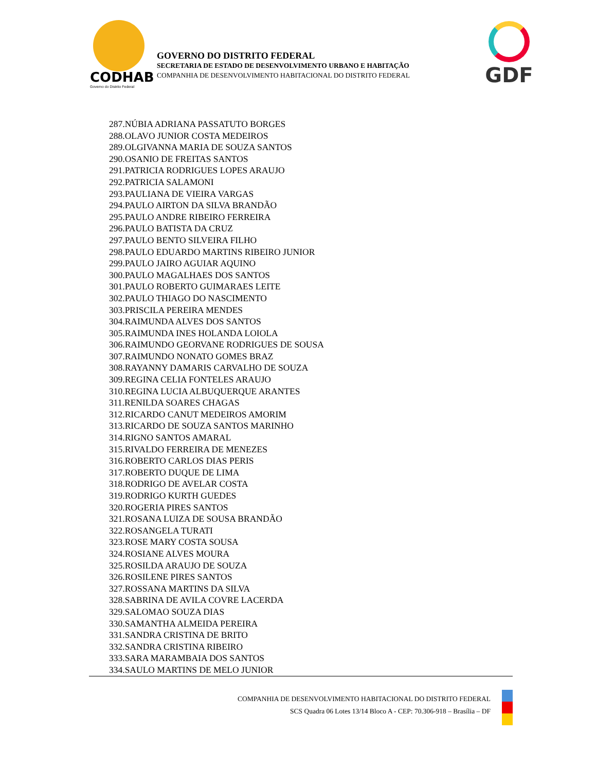CODHAB
Governo do Distrito Federal
GOVERNO DO DISTRITO FEDERAL
SECRETARIA DE ESTADO DE DESENVOLVIMENTO URBANO E HABITAÇÃO
COMPANHIA DE DESENVOLVIMENTO HABITACIONAL DO DISTRITO FEDERAL
GDF
287.NÚBIA ADRIANA PASSATUTO BORGES
288.OLAVO JUNIOR COSTA MEDEIROS
289.OLGIVANNA MARIA DE SOUZA SANTOS
290.OSANIO DE FREITAS SANTOS
291.PATRICIA RODRIGUES LOPES ARAUJO
292.PATRICIA SALAMONI
293.PAULIANA DE VIEIRA VARGAS
294.PAULO AIRTON DA SILVA BRANDÃO
295.PAULO ANDRE RIBEIRO FERREIRA
296.PAULO BATISTA DA CRUZ
297.PAULO BENTO SILVEIRA FILHO
298.PAULO EDUARDO MARTINS RIBEIRO JUNIOR
299.PAULO JAIRO AGUIAR AQUINO
300.PAULO MAGALHAES DOS SANTOS
301.PAULO ROBERTO GUIMARAES LEITE
302.PAULO THIAGO DO NASCIMENTO
303.PRISCILA PEREIRA MENDES
304.RAIMUNDA ALVES DOS SANTOS
305.RAIMUNDA INES HOLANDA LOIOLA
306.RAIMUNDO GEORVANE RODRIGUES DE SOUSA
307.RAIMUNDO NONATO GOMES BRAZ
308.RAYANNY DAMARIS CARVALHO DE SOUZA
309.REGINA CELIA FONTELES ARAUJO
310.REGINA LUCIA ALBUQUERQUE ARANTES
311.RENILDA SOARES CHAGAS
312.RICARDO CANUT MEDEIROS AMORIM
313.RICARDO DE SOUZA SANTOS MARINHO
314.RIGNO SANTOS AMARAL
315.RIVALDO FERREIRA DE MENEZES
316.ROBERTO CARLOS DIAS PERIS
317.ROBERTO DUQUE DE LIMA
318.RODRIGO DE AVELAR COSTA
319.RODRIGO KURTH GUEDES
320.ROGERIA PIRES SANTOS
321.ROSANA LUIZA DE SOUSA BRANDÃO
322.ROSANGELA TURATI
323.ROSE MARY COSTA SOUSA
324.ROSIANE ALVES MOURA
325.ROSILDA ARAUJO DE SOUZA
326.ROSILENE PIRES SANTOS
327.ROSSANA MARTINS DA SILVA
328.SABRINA DE AVILA COVRE LACERDA
329.SALOMAO SOUZA DIAS
330.SAMANTHA ALMEIDA PEREIRA
331.SANDRA CRISTINA DE BRITO
332.SANDRA CRISTINA RIBEIRO
333.SARA MARAMBAIA DOS SANTOS
334.SAULO MARTINS DE MELO JUNIOR
COMPANHIA DE DESENVOLVIMENTO HABITACIONAL DO DISTRITO FEDERAL
SCS Quadra 06 Lotes 13/14 Bloco A - CEP: 70.306-918 – Brasília – DF